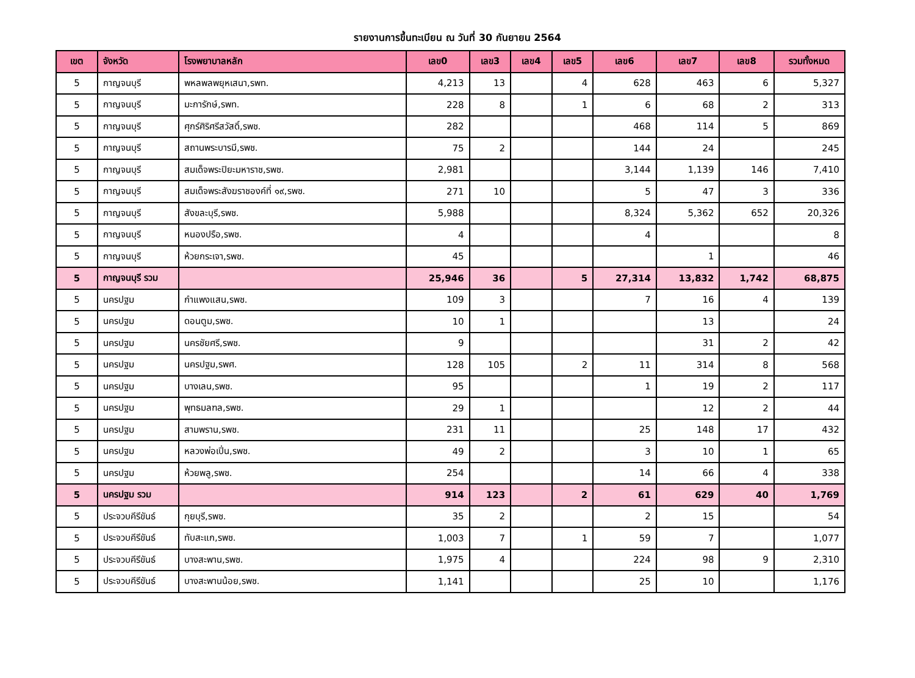รายงานการขึ้นทะเบียน ณ วันที่ 30 กันยายน 2564
| เขต | จังหวัด | โรงพยาบาลหลัก | เลข0 | เลข3 | เลข4 | เลข5 | เลข6 | เลข7 | เลข8 | รวมทั้งหมด |
| --- | --- | --- | --- | --- | --- | --- | --- | --- | --- | --- |
| 5 | กาญจนบุรี | พหลพลพยุหเสนา,รพท. | 4,213 | 13 | | 4 | 628 | 463 | 6 | 5,327 |
| 5 | กาญจนบุรี | มะการักษ์,รพท. | 228 | 8 | | 1 | 6 | 68 | 2 | 313 |
| 5 | กาญจนบุรี | ศุกร์ศิริศรีสวัสดิ์,รพช. | 282 | | | | 468 | 114 | 5 | 869 |
| 5 | กาญจนบุรี | สถานพระบารมี,รพช. | 75 | 2 | | | 144 | 24 | | 245 |
| 5 | กาญจนบุรี | สมเด็จพระปิยะมหาราช,รพช. | 2,981 | | | | 3,144 | 1,139 | 146 | 7,410 |
| 5 | กาญจนบุรี | สมเด็จพระสังฆราชองค์ที่ ๑๙,รพช. | 271 | 10 | | | 5 | 47 | 3 | 336 |
| 5 | กาญจนบุรี | สังขละบุรี,รพช. | 5,988 | | | | 8,324 | 5,362 | 652 | 20,326 |
| 5 | กาญจนบุรี | หนองปรือ,รพช. | 4 | | | | 4 | | | 8 |
| 5 | กาญจนบุรี | ห้วยกระเจา,รพช. | 45 | | | | | 1 | | 46 |
| 5 | กาญจนบุรี รวม | | 25,946 | 36 | | 5 | 27,314 | 13,832 | 1,742 | 68,875 |
| 5 | นครปฐม | กำแพงแสน,รพช. | 109 | 3 | | | 7 | 16 | 4 | 139 |
| 5 | นครปฐม | ดอนตูม,รพช. | 10 | 1 | | | | 13 | | 24 |
| 5 | นครปฐม | นครชัยศรี,รพช. | 9 | | | | | 31 | 2 | 42 |
| 5 | นครปฐม | นครปฐม,รพศ. | 128 | 105 | | 2 | 11 | 314 | 8 | 568 |
| 5 | นครปฐม | บางเลน,รพช. | 95 | | | | 1 | 19 | 2 | 117 |
| 5 | นครปฐม | พุทธมลฑล,รพช. | 29 | 1 | | | | 12 | 2 | 44 |
| 5 | นครปฐม | สามพราน,รพช. | 231 | 11 | | | 25 | 148 | 17 | 432 |
| 5 | นครปฐม | หลวงพ่อเปิ่น,รพช. | 49 | 2 | | | 3 | 10 | 1 | 65 |
| 5 | นครปฐม | ห้วยพลู,รพช. | 254 | | | | 14 | 66 | 4 | 338 |
| 5 | นครปฐม รวม | | 914 | 123 | | 2 | 61 | 629 | 40 | 1,769 |
| 5 | ประจวบคีรีขันธ์ | กุยบุรี,รพช. | 35 | 2 | | | 2 | 15 | | 54 |
| 5 | ประจวบคีรีขันธ์ | ทับสะแก,รพช. | 1,003 | 7 | | 1 | 59 | 7 | | 1,077 |
| 5 | ประจวบคีรีขันธ์ | บางสะพาน,รพช. | 1,975 | 4 | | | 224 | 98 | 9 | 2,310 |
| 5 | ประจวบคีรีขันธ์ | บางสะพานน้อย,รพช. | 1,141 | | | | 25 | 10 | | 1,176 |